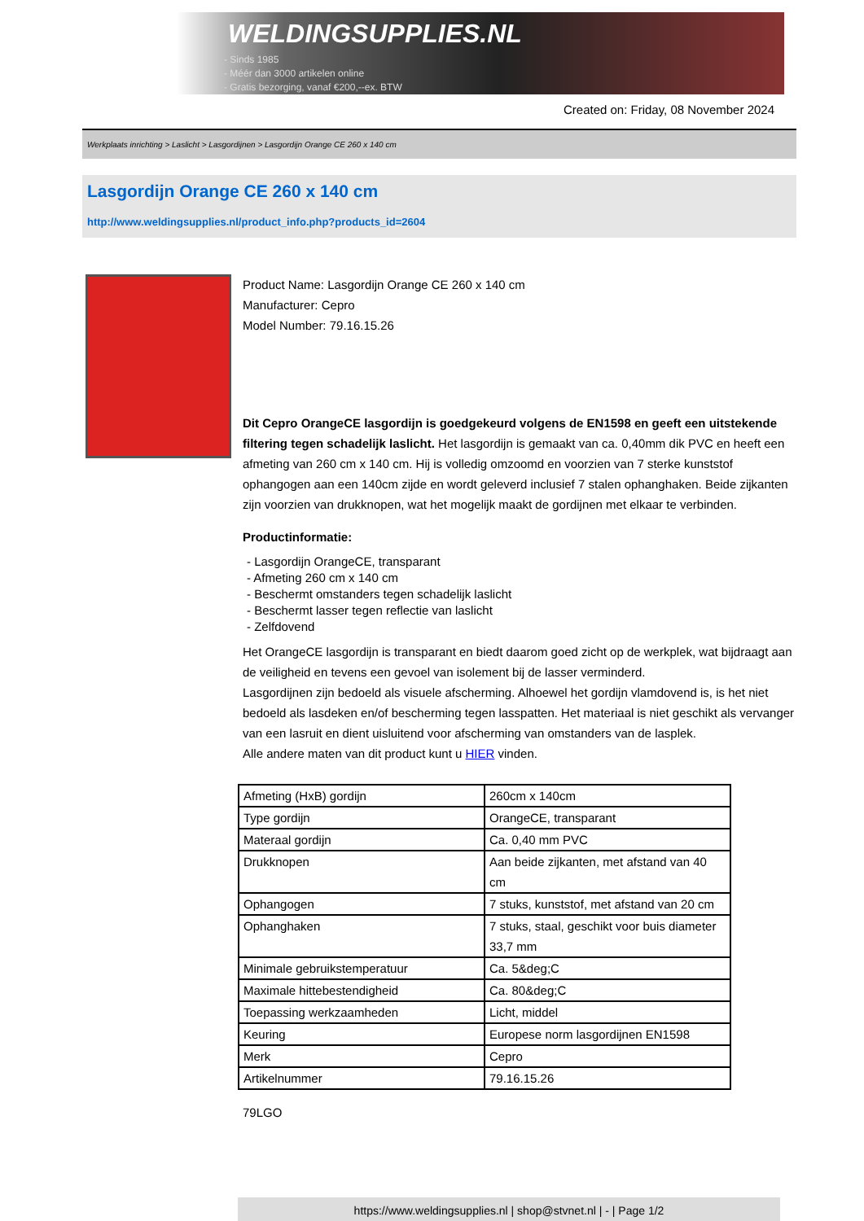WELDINGSUPPLIES.NL
- Sinds 1985
- Méér dan 3000 artikelen online
- Gratis bezorging, vanaf €200,--ex. BTW
Created on: Friday, 08 November 2024
Werkplaats inrichting > Laslicht > Lasgordijnen > Lasgordijn Orange CE 260 x 140 cm
Lasgordijn Orange CE 260 x 140 cm
http://www.weldingsupplies.nl/product_info.php?products_id=2604
Product Name: Lasgordijn Orange CE 260 x 140 cm
Manufacturer: Cepro
Model Number: 79.16.15.26
Dit Cepro OrangeCE lasgordijn is goedgekeurd volgens de EN1598 en geeft een uitstekende filtering tegen schadelijk laslicht. Het lasgordijn is gemaakt van ca. 0,40mm dik PVC en heeft een afmeting van 260 cm x 140 cm. Hij is volledig omzoomd en voorzien van 7 sterke kunststof ophangogen aan een 140cm zijde en wordt geleverd inclusief 7 stalen ophanghaken. Beide zijkanten zijn voorzien van drukknopen, wat het mogelijk maakt de gordijnen met elkaar te verbinden.
Productinformatie:
- Lasgordijn OrangeCE, transparant
- Afmeting 260 cm x 140 cm
- Beschermt omstanders tegen schadelijk laslicht
- Beschermt lasser tegen reflectie van laslicht
- Zelfdovend
Het OrangeCE lasgordijn is transparant en biedt daarom goed zicht op de werkplek, wat bijdraagt aan de veiligheid en tevens een gevoel van isolement bij de lasser verminderd.
Lasgordijnen zijn bedoeld als visuele afscherming. Alhoewel het gordijn vlamdovend is, is het niet bedoeld als lasdeken en/of bescherming tegen lasspatten. Het materiaal is niet geschikt als vervanger van een lasruit en dient uisluitend voor afscherming van omstanders van de lasplek.
Alle andere maten van dit product kunt u HIER vinden.
| Afmeting (HxB) gordijn | 260cm x 140cm |
| Type gordijn | OrangeCE, transparant |
| Materaal gordijn | Ca. 0,40 mm PVC |
| Drukknopen | Aan beide zijkanten, met afstand van 40 cm |
| Ophangogen | 7 stuks, kunststof, met afstand van 20 cm |
| Ophanghaken | 7 stuks, staal, geschikt voor buis diameter 33,7 mm |
| Minimale gebruikstemperatuur | Ca. 5&deg;C |
| Maximale hittebestendigheid | Ca. 80&deg;C |
| Toepassing werkzaamheden | Licht, middel |
| Keuring | Europese norm lasgordijnen EN1598 |
| Merk | Cepro |
| Artikelnummer | 79.16.15.26 |
79LGO
https://www.weldingsupplies.nl | shop@stvnet.nl | - | Page 1/2